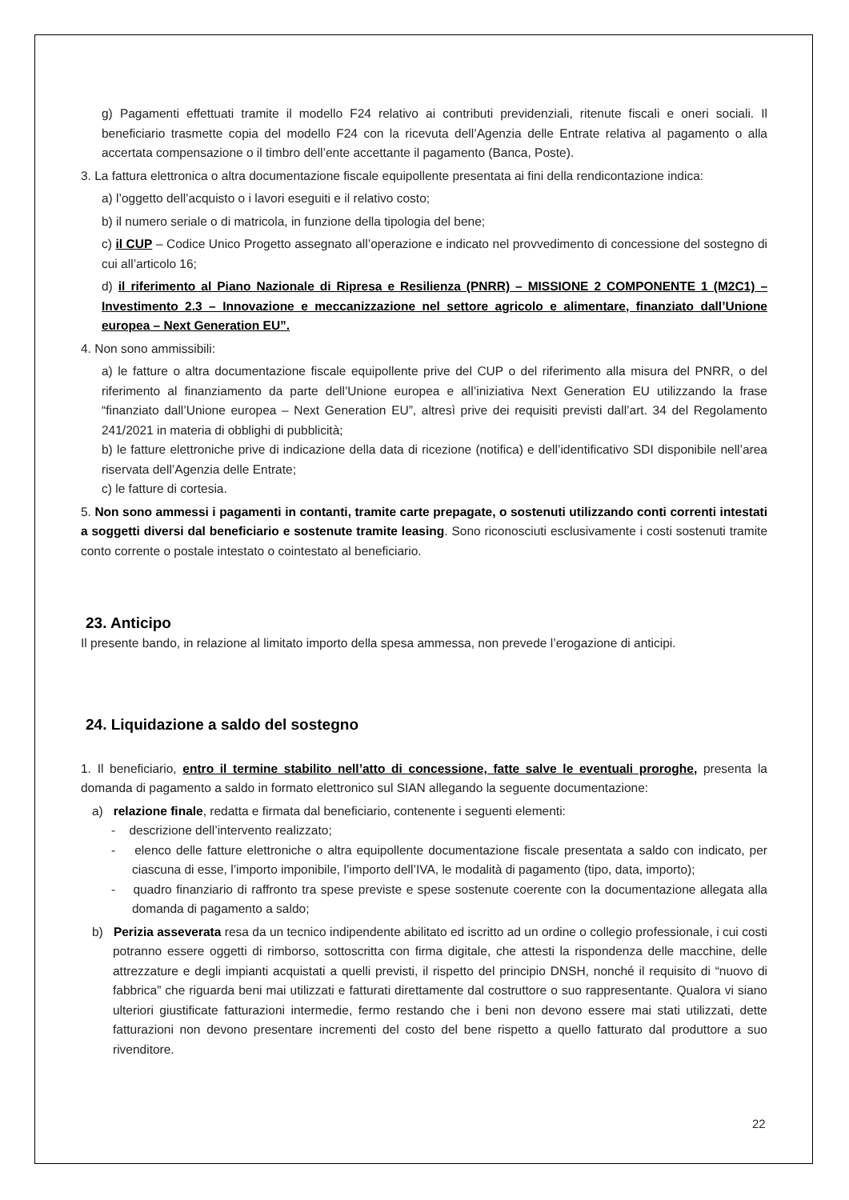g) Pagamenti effettuati tramite il modello F24 relativo ai contributi previdenziali, ritenute fiscali e oneri sociali. Il beneficiario trasmette copia del modello F24 con la ricevuta dell’Agenzia delle Entrate relativa al pagamento o alla accertata compensazione o il timbro dell’ente accettante il pagamento (Banca, Poste).
3. La fattura elettronica o altra documentazione fiscale equipollente presentata ai fini della rendicontazione indica:
a) l’oggetto dell’acquisto o i lavori eseguiti e il relativo costo;
b) il numero seriale o di matricola, in funzione della tipologia del bene;
c) il CUP – Codice Unico Progetto assegnato all’operazione e indicato nel provvedimento di concessione del sostegno di cui all’articolo 16;
d) il riferimento al Piano Nazionale di Ripresa e Resilienza (PNRR) – MISSIONE 2 COMPONENTE 1 (M2C1) – Investimento 2.3 – Innovazione e meccanizzazione nel settore agricolo e alimentare, finanziato dall’Unione europea – Next Generation EU”.
4. Non sono ammissibili:
a) le fatture o altra documentazione fiscale equipollente prive del CUP o del riferimento alla misura del PNRR, o del riferimento al finanziamento da parte dell’Unione europea e all’iniziativa Next Generation EU utilizzando la frase “finanziato dall’Unione europea – Next Generation EU”, altresì prive dei requisiti previsti dall’art. 34 del Regolamento 241/2021 in materia di obblighi di pubblicità;
b) le fatture elettroniche prive di indicazione della data di ricezione (notifica) e dell’identificativo SDI disponibile nell’area riservata dell’Agenzia delle Entrate;
c) le fatture di cortesia.
5. Non sono ammessi i pagamenti in contanti, tramite carte prepagate, o sostenuti utilizzando conti correnti intestati a soggetti diversi dal beneficiario e sostenute tramite leasing. Sono riconosciuti esclusivamente i costi sostenuti tramite conto corrente o postale intestato o cointestato al beneficiario.
23. Anticipo
Il presente bando, in relazione al limitato importo della spesa ammessa, non prevede l’erogazione di anticipi.
24. Liquidazione a saldo del sostegno
1. Il beneficiario, entro il termine stabilito nell’atto di concessione, fatte salve le eventuali proroghe, presenta la domanda di pagamento a saldo in formato elettronico sul SIAN allegando la seguente documentazione:
a) relazione finale, redatta e firmata dal beneficiario, contenente i seguenti elementi:
- descrizione dell’intervento realizzato;
- elenco delle fatture elettroniche o altra equipollente documentazione fiscale presentata a saldo con indicato, per ciascuna di esse, l’importo imponibile, l’importo dell’IVA, le modalità di pagamento (tipo, data, importo);
- quadro finanziario di raffronto tra spese previste e spese sostenute coerente con la documentazione allegata alla domanda di pagamento a saldo;
b) Perizia asseverata resa da un tecnico indipendente abilitato ed iscritto ad un ordine o collegio professionale, i cui costi potranno essere oggetti di rimborso, sottoscritta con firma digitale, che attesti la rispondenza delle macchine, delle attrezzature e degli impianti acquistati a quelli previsti, il rispetto del principio DNSH, nonché il requisito di “nuovo di fabbrica” che riguarda beni mai utilizzati e fatturati direttamente dal costruttore o suo rappresentante. Qualora vi siano ulteriori giustificate fatturazioni intermedie, fermo restando che i beni non devono essere mai stati utilizzati, dette fatturazioni non devono presentare incrementi del costo del bene rispetto a quello fatturato dal produttore a suo rivenditore.
22